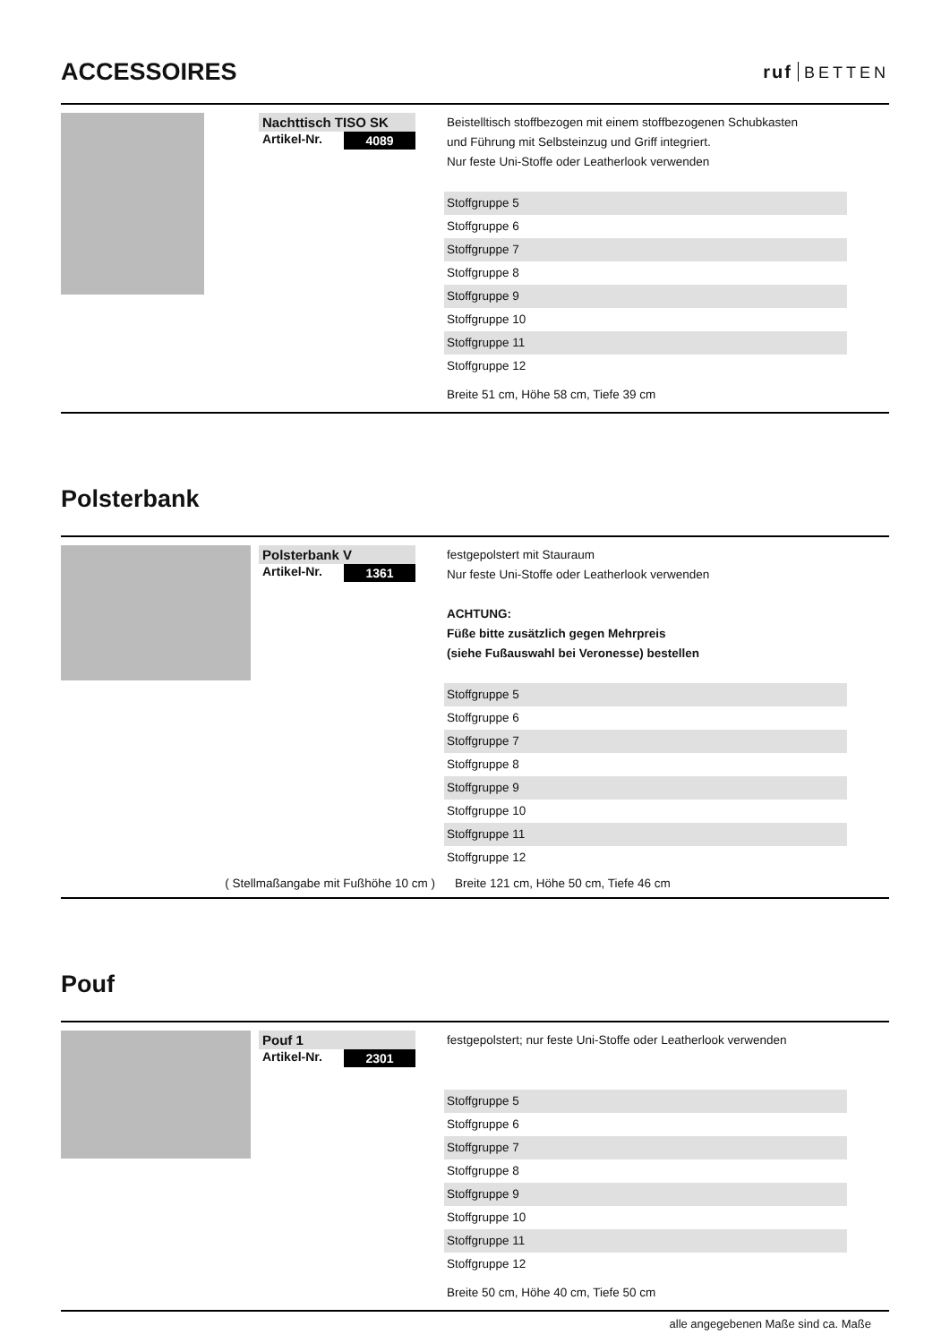ACCESSOIRES
ruf BETTEN
Nachttisch TISO SK
Artikel-Nr. 4089
Beistelltisch stoffbezogen mit einem stoffbezogenen Schubkasten
und Führung mit Selbsteinzug und Griff integriert.
Nur feste Uni-Stoffe oder Leatherlook verwenden
| Stoffgruppe 5 |
| Stoffgruppe 6 |
| Stoffgruppe 7 |
| Stoffgruppe 8 |
| Stoffgruppe 9 |
| Stoffgruppe 10 |
| Stoffgruppe 11 |
| Stoffgruppe 12 |
Breite 51 cm, Höhe 58 cm, Tiefe 39 cm
Polsterbank
Polsterbank V
Artikel-Nr. 1361
festgepolstert mit Stauraum
Nur feste Uni-Stoffe oder Leatherlook verwenden
ACHTUNG:
Füße bitte zusätzlich gegen Mehrpreis
(siehe Fußauswahl bei Veronesse) bestellen
| Stoffgruppe 5 |
| Stoffgruppe 6 |
| Stoffgruppe 7 |
| Stoffgruppe 8 |
| Stoffgruppe 9 |
| Stoffgruppe 10 |
| Stoffgruppe 11 |
| Stoffgruppe 12 |
( Stellmaßangabe mit Fußhöhe 10 cm ) Breite 121 cm, Höhe 50 cm, Tiefe 46 cm
Pouf
Pouf 1
Artikel-Nr. 2301
festgepolstert; nur feste Uni-Stoffe oder Leatherlook verwenden
| Stoffgruppe 5 |
| Stoffgruppe 6 |
| Stoffgruppe 7 |
| Stoffgruppe 8 |
| Stoffgruppe 9 |
| Stoffgruppe 10 |
| Stoffgruppe 11 |
| Stoffgruppe 12 |
Breite 50 cm, Höhe 40 cm, Tiefe 50 cm
alle angegebenen Maße sind ca. Maße